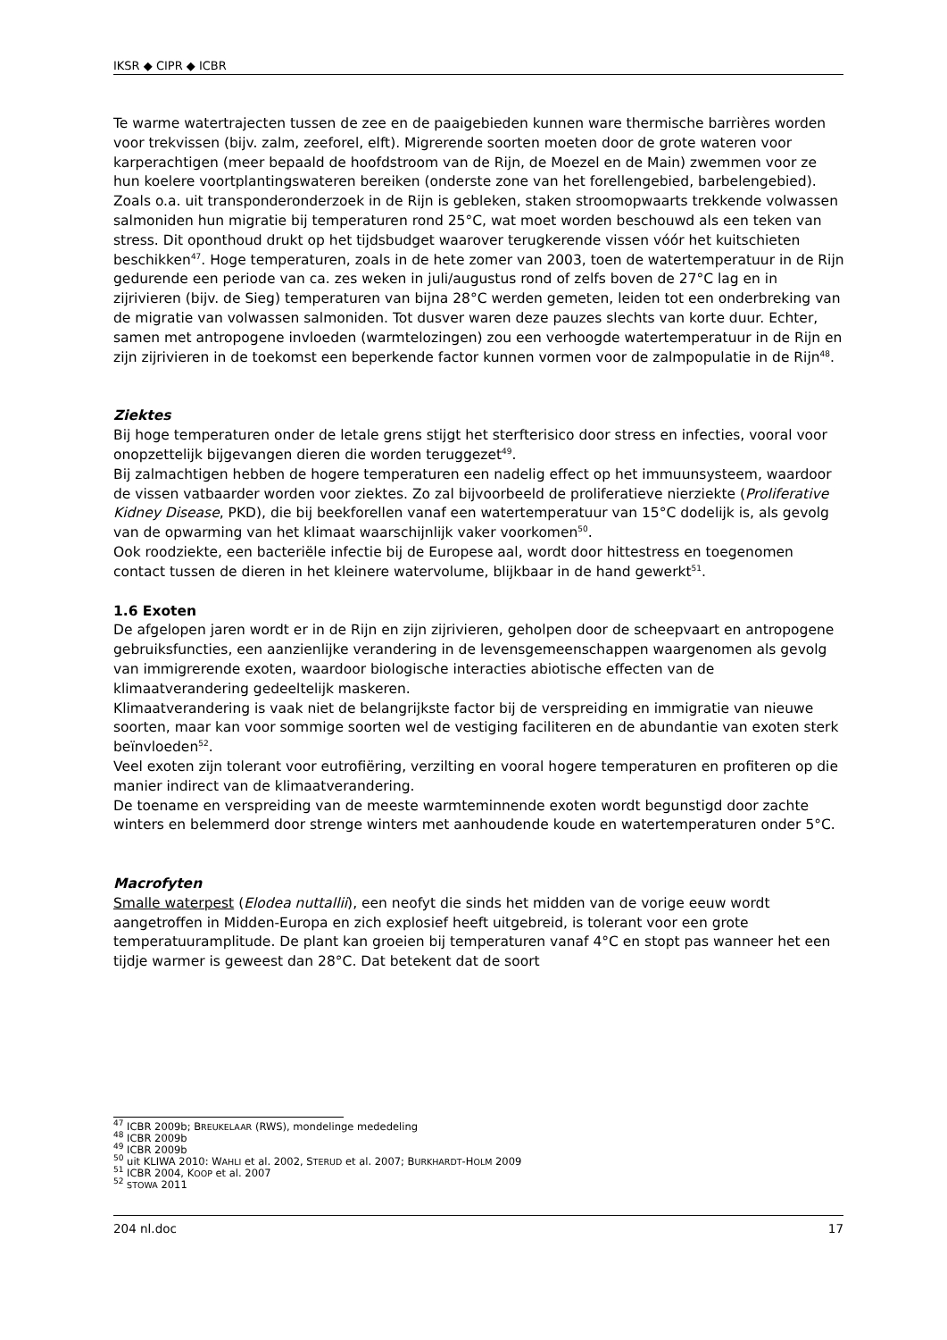IKSR ◆ CIPR ◆ ICBR
Te warme watertrajecten tussen de zee en de paaigebieden kunnen ware thermische barrières worden voor trekvissen (bijv. zalm, zeeforel, elft). Migrerende soorten moeten door de grote wateren voor karperachtigen (meer bepaald de hoofdstroom van de Rijn, de Moezel en de Main) zwemmen voor ze hun koelere voortplantingswateren bereiken (onderste zone van het forellengebied, barbelengebied). Zoals o.a. uit transponderonderzoek in de Rijn is gebleken, staken stroomopwaarts trekkende volwassen salmoniden hun migratie bij temperaturen rond 25°C, wat moet worden beschouwd als een teken van stress. Dit oponthoud drukt op het tijdsbudget waarover terugkerende vissen vóór het kuitschieten beschikken<sup>47</sup>. Hoge temperaturen, zoals in de hete zomer van 2003, toen de watertemperatuur in de Rijn gedurende een periode van ca. zes weken in juli/augustus rond of zelfs boven de 27°C lag en in zijrivieren (bijv. de Sieg) temperaturen van bijna 28°C werden gemeten, leiden tot een onderbreking van de migratie van volwassen salmoniden. Tot dusver waren deze pauzes slechts van korte duur. Echter, samen met antropogene invloeden (warmtelozingen) zou een verhoogde watertemperatuur in de Rijn en zijn zijrivieren in de toekomst een beperkende factor kunnen vormen voor de zalmpopulatie in de Rijn<sup>48</sup>.
Ziektes
Bij hoge temperaturen onder de letale grens stijgt het sterfterisico door stress en infecties, vooral voor onopzettelijk bijgevangen dieren die worden teruggezet<sup>49</sup>.
Bij zalmachtigen hebben de hogere temperaturen een nadelig effect op het immuunsysteem, waardoor de vissen vatbaarder worden voor ziektes. Zo zal bijvoorbeeld de proliferatieve nierziekte (Proliferative Kidney Disease, PKD), die bij beekforellen vanaf een watertemperatuur van 15°C dodelijk is, als gevolg van de opwarming van het klimaat waarschijnlijk vaker voorkomen<sup>50</sup>.
Ook roodziekte, een bacteriële infectie bij de Europese aal, wordt door hittestress en toegenomen contact tussen de dieren in het kleinere watervolume, blijkbaar in de hand gewerkt<sup>51</sup>.
1.6 Exoten
De afgelopen jaren wordt er in de Rijn en zijn zijrivieren, geholpen door de scheepvaart en antropogene gebruiksfuncties, een aanzienlijke verandering in de levensgemeenschappen waargenomen als gevolg van immigrerende exoten, waardoor biologische interacties abiotische effecten van de klimaatverandering gedeeltelijk maskeren.
Klimaatverandering is vaak niet de belangrijkste factor bij de verspreiding en immigratie van nieuwe soorten, maar kan voor sommige soorten wel de vestiging faciliteren en de abundantie van exoten sterk beïnvloeden<sup>52</sup>.
Veel exoten zijn tolerant voor eutrofiëring, verzilting en vooral hogere temperaturen en profiteren op die manier indirect van de klimaatverandering.
De toename en verspreiding van de meeste warmteminnende exoten wordt begunstigd door zachte winters en belemmerd door strenge winters met aanhoudende koude en watertemperaturen onder 5°C.
Macrofyten
Smalle waterpest (Elodea nuttallii), een neofyt die sinds het midden van de vorige eeuw wordt aangetroffen in Midden-Europa en zich explosief heeft uitgebreid, is tolerant voor een grote temperatuuramplitude. De plant kan groeien bij temperaturen vanaf 4°C en stopt pas wanneer het een tijdje warmer is geweest dan 28°C. Dat betekent dat de soort
<sup>47</sup> ICBR 2009b; BREUKELAAR (RWS), mondelinge mededeling
<sup>48</sup> ICBR 2009b
<sup>49</sup> ICBR 2009b
<sup>50</sup> uit KLIWA 2010: WAHLI et al. 2002, STERUD et al. 2007; BURKHARDT-HOLM 2009
<sup>51</sup> ICBR 2004, KOOP et al. 2007
<sup>52</sup> STOWA 2011
204 nl.doc 17